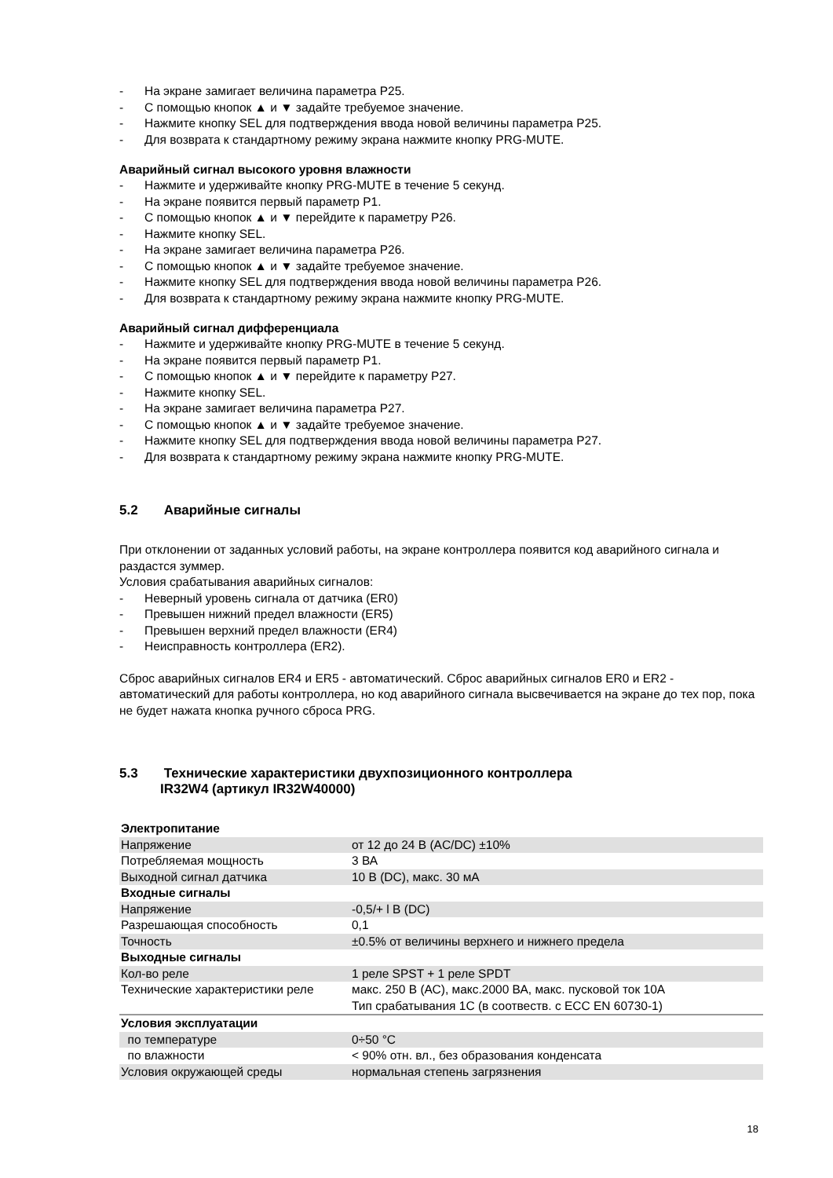- На экране замигает величина параметра Р25.
- С помощью кнопок ▲ и ▼ задайте требуемое значение.
- Нажмите кнопку SEL для подтверждения ввода новой величины параметра Р25.
- Для возврата к стандартному режиму экрана нажмите кнопку PRG-MUTE.
Аварийный сигнал высокого уровня влажности
- Нажмите и удерживайте кнопку PRG-MUTE в течение 5 секунд.
- На экране появится первый параметр Р1.
- С помощью кнопок ▲ и ▼ перейдите к параметру Р26.
- Нажмите кнопку SEL.
- На экране замигает величина параметра Р26.
- С помощью кнопок ▲ и ▼ задайте требуемое значение.
- Нажмите кнопку SEL для подтверждения ввода новой величины параметра Р26.
- Для возврата к стандартному режиму экрана нажмите кнопку PRG-MUTE.
Аварийный сигнал дифференциала
- Нажмите и удерживайте кнопку PRG-MUTE в течение 5 секунд.
- На экране появится первый параметр Р1.
- С помощью кнопок ▲ и ▼ перейдите к параметру Р27.
- Нажмите кнопку SEL.
- На экране замигает величина параметра Р27.
- С помощью кнопок ▲ и ▼ задайте требуемое значение.
- Нажмите кнопку SEL для подтверждения ввода новой величины параметра Р27.
- Для возврата к стандартному режиму экрана нажмите кнопку PRG-MUTE.
5.2 Аварийные сигналы
При отклонении от заданных условий работы, на экране контроллера появится код аварийного сигнала и раздастся зуммер.
Условия срабатывания аварийных сигналов:
- Неверный уровень сигнала от датчика (ER0)
- Превышен нижний предел влажности (ER5)
- Превышен верхний предел влажности (ER4)
- Неисправность контроллера (ER2).
Сброс аварийных сигналов ER4 и ER5 - автоматический. Сброс аварийных сигналов ER0 и ER2 - автоматический для работы контроллера, но код аварийного сигнала высвечивается на экране до тех пор, пока не будет нажата кнопка ручного сброса PRG.
5.3 Технические характеристики двухпозиционного контроллера
IR32W4 (артикул IR32W40000)
| Электропитание | |
| Напряжение | от 12 до 24 В (AC/DC) ±10% |
| Потребляемая мощность | 3 ВА |
| Выходной сигнал датчика | 10 В (DC), макс. 30 мА |
| Входные сигналы | |
| Напряжение | -0,5/+ l В (DC) |
| Разрешающая способность | 0,1 |
| Точность | ±0.5% от величины верхнего и нижнего предела |
| Выходные сигналы | |
| Кол-во реле | 1 реле SPST + 1 реле SPDT |
| Технические характеристики реле | макс. 250 В (АС), макс.2000 ВА, макс. пусковой ток 10А Тип срабатывания 1С (в соотвеств. с ЕСС EN 60730-1) |
| Условия эксплуатации | |
| по температуре | 0÷50 °С |
| по влажности | < 90% отн. вл., без образования конденсата |
| Условия окружающей среды | нормальная степень загрязнения |
18